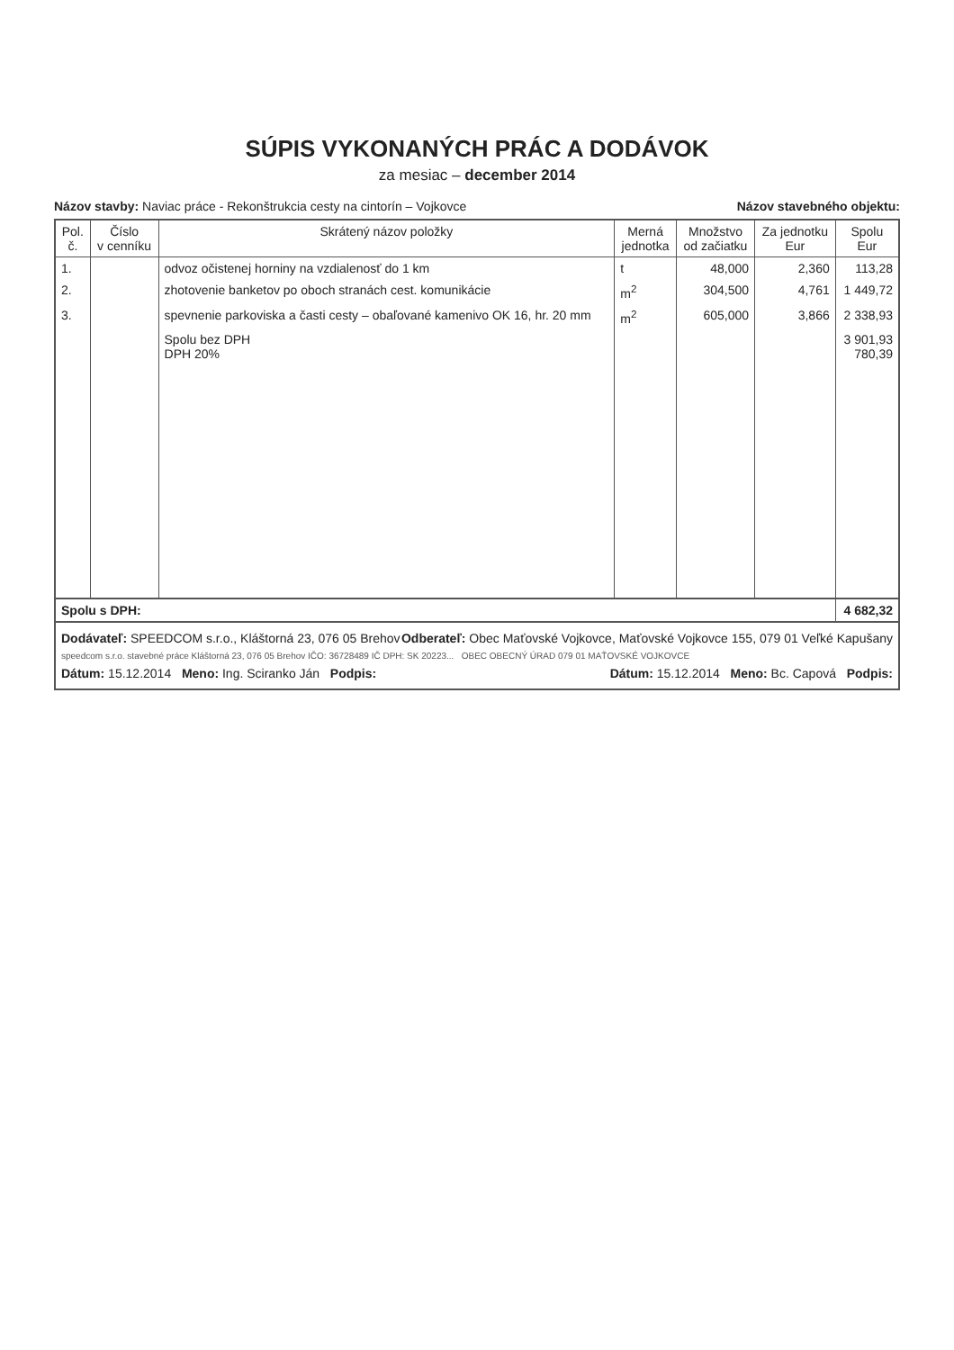SÚPIS VYKONANÝCH PRÁC A DODÁVOK
za mesiac – december 2014
Názov stavby: Naviac práce - Rekonštrukcia cesty na cintorín – Vojkovce Názov stavebného objektu:
| Pol. č. | Číslo v cenníku | Skrátený názov položky | Merná jednotka | Množstvo od začiatku | Za jednotku Eur | Spolu Eur |
| --- | --- | --- | --- | --- | --- | --- |
| 1. | | odvoz očistenej horniny na vzdialenosť do 1 km | t | 48,000 | 2,360 | 113,28 |
| 2. | | zhotovenie banketov po oboch stranách cest. komunikácie | m<sup>2</sup> | 304,500 | 4,761 | 1 449,72 |
| 3. | | spevnenie parkoviska a časti cesty – obaľované kamenivo OK 16, hr. 20 mm | m<sup>2</sup> | 605,000 | 3,866 | 2 338,93 |
| | | Spolu bez DPH DPH 20% | | | | 3 901,93 780,39 |
| Spolu s DPH: | | | | | | 4 682,32 |
Dodávateľ: SPEEDCOM s.r.o., Kláštorná 23, 076 05 Brehov Odberateľ: Obec Maťovské Vojkovce, Maťovské Vojkovce 155, 079 01 Veľké Kapušany
speedcom s.r.o. stavebné práce Kláštorná 23, 076 05 Brehov IČO: 36728489 IČ DPH: SK 20223... OBEC OBECNÝ ÚRAD 079 01 MAŤOVSKÉ VOJKOVCE
Dátum: 15.12.2014 Meno: Ing. Sciranko Ján Podpis: Dátum: 15.12.2014 Meno: Bc. Capová Podpis: